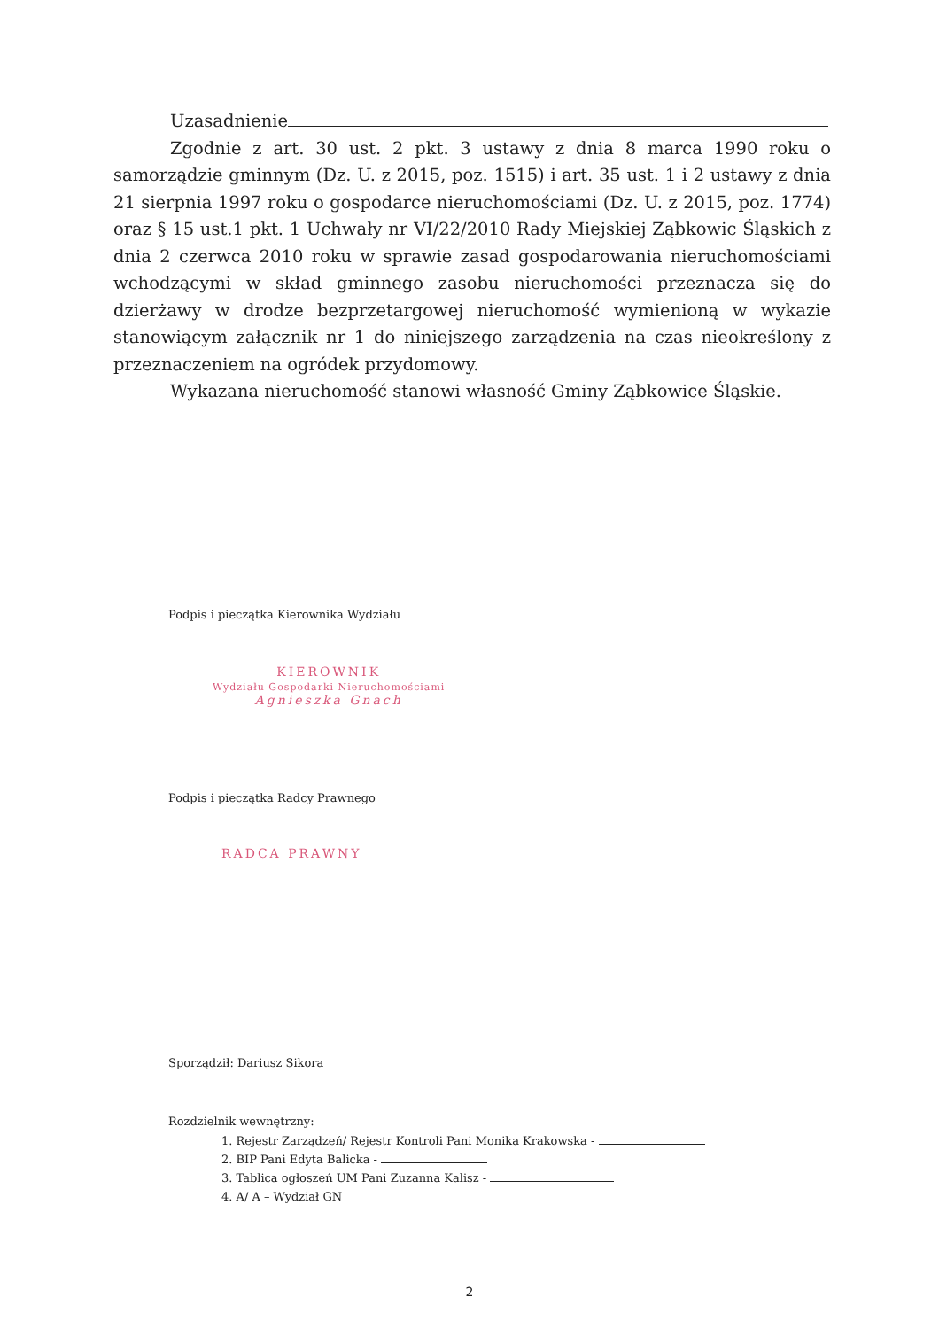Uzasadnienie
Zgodnie z art. 30 ust. 2 pkt. 3 ustawy z dnia 8 marca 1990 roku o samorządzie gminnym (Dz. U. z 2015, poz. 1515) i art. 35 ust. 1 i 2 ustawy z dnia 21 sierpnia 1997 roku o gospodarce nieruchomościami (Dz. U. z 2015, poz. 1774) oraz § 15 ust.1 pkt. 1 Uchwały nr VI/22/2010 Rady Miejskiej Ząbkowic Śląskich z dnia 2 czerwca 2010 roku w sprawie zasad gospodarowania nieruchomościami wchodzącymi w skład gminnego zasobu nieruchomości przeznacza się do dzierżawy w drodze bezprzetargowej nieruchomość wymienioną w wykazie stanowiącym załącznik nr 1 do niniejszego zarządzenia na czas nieokreślony z przeznaczeniem na ogródek przydomowy.
Wykazana nieruchomość stanowi własność Gminy Ząbkowice Śląskie.
Podpis i pieczątka Kierownika Wydziału
KIEROWNIK
Wydziału Gospodarki Nieruchomościami
Agnieszka Gnach
Podpis i pieczątka Radcy Prawnego
RADCA PRAWNY
Sporządził: Dariusz Sikora
Rozdzielnik wewnętrzny:
1. Rejestr Zarządzeń/ Rejestr Kontroli Pani Monika Krakowska -
2. BIP Pani Edyta Balicka -
3. Tablica ogłoszeń UM Pani Zuzanna Kalisz -
4. A/ A – Wydział GN
2